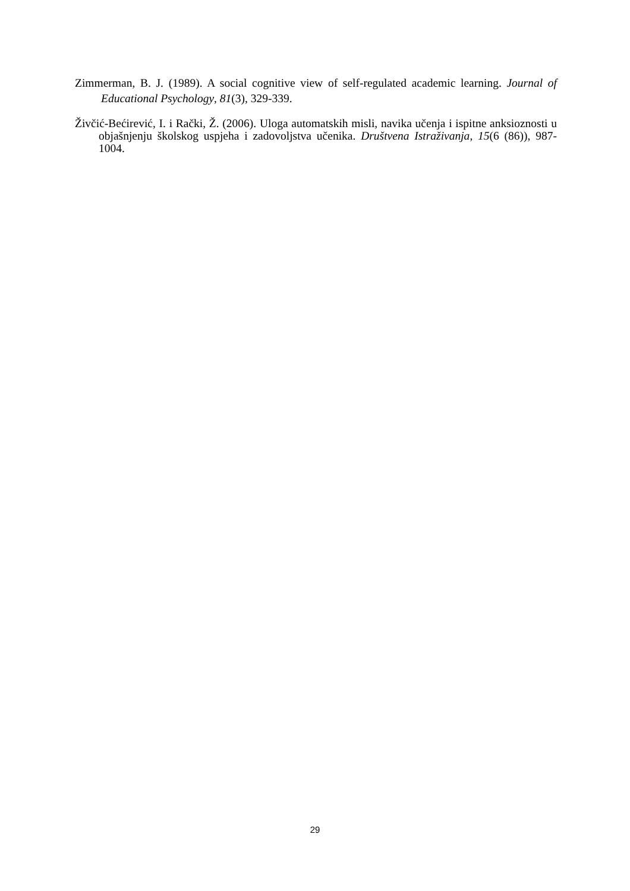Zimmerman, B. J. (1989). A social cognitive view of self-regulated academic learning. Journal of Educational Psychology, 81(3), 329-339.
Živčić-Bećirević, I. i Rački, Ž. (2006). Uloga automatskih misli, navika učenja i ispitne anksioznosti u objašnjenju školskog uspjeha i zadovoljstva učenika. Društvena Istraživanja, 15(6 (86)), 987-1004.
29